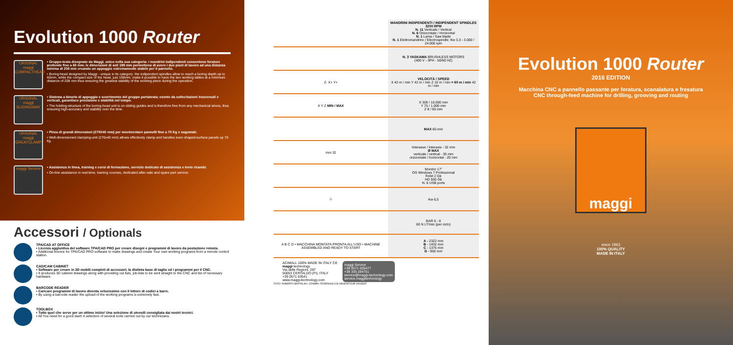Evolution 1000 Router
ORIGINAL maggi COMPACTHEAD
• Gruppo-testa disegnato da Maggi, unico nella sua categoria: i mandrini indipendenti consentono forature profonde fino a 60 mm; le dimensioni di soli 198 mm permettono di avere i due piani di lavoro ad una distanza minima di 208 mm creando un appoggio estremamente stabile per il pannello.
• Boring-head designed by Maggi - unique in its category: the indipendent spindles allow to reach a boring depth up to 60mm, while the compact size of the head, just 198mm, make it possible to have the two working tables at a minimum distance of 208 mm thus ensuring the greatest stability of the working piece during the operation.
ORIGINAL maggi SLIDINGWAY
• Sistema a binario di appoggio e scorrimento del gruppo portatesta; esente da sollecitazioni trasversali e verticali, garantisce precisione e stabilità nel tempo.
• The holding-structure of the boring-head unit is on sliding guides and is therefore free from any mechanical stress, thus ensuring high-accuracy and stability over the time.
ORIGINAL maggi GREATCLAMP
• Pinza di grandi dimensioni (270X40 mm) per movimentare pannelli fino a 70 Kg e sagomati.
• Well-dimensioned clamping-unit (270x40 mm) allows effectively clamp and handles even shaped-surface panels up 70 kg.
maggi Service
• Assistenza in linea, training e corsi di formazione, servizio dedicato di assistenza e invio ricambi.
• On-line assistance in real-time, training courses, dedicated after-sale and spare-part service.
Accessori / Optionals
TPA/CAD AT OFFICE
• Licenza aggiuntiva del software TPA/CAD PRO per creare disegni e programmi di lavoro da postazione remota.
• Additional licence for TPA/CAD PRO software to make drawings and create Your own working programs from a remote control station.
CAD/CAM CABINET
• Software per creare in 3D mobili completi di accessori, la distinta base di taglio ed i programmi per il CNC.
• It produces 3D cabinet drawings along with providing cut lists, job-lists to be sent straight to the CNC and list of necessary hardware.
BARCODE READER
• Caricare programmi di lavoro diventa velocissimo con il lettore di codici a barre.
• By using a barcode reader the upload of the working programs is extremely fast.
TOOLBOX
• Tutto quel che serve per un ottimo inizio! Una selezione di utensili consigliata dai nostri tecnici.
• All You need for a good start! A selection of several tools carried out by our technicians.
| | MANDRINI INDIPENDENTI / INDIPENDENT SPINDLES 3200 RPM N. 11 Verticale / Vertical N. 6 Orizzontale / Horizontal N. 1 Lama / Saw blade N. 1 Elettromandrino / Electrospindle: Kw 3,3 - 3.000 / 24.000 rpm |
| | N. 3 YASKAWA BRUSHLESS MOTORS (400 V - 3PH - 50/60 HZ) |
| Z- X+ Y+ | VELOCITÀ / SPEED X 42 m / min Y 42 m / min Z 10 m / min = 60 m / min 42 m / min |
| X Y Z MIN / MAX | X 300 / 10.000 mm Y 75 / 1.000 mm Z 8 / 60 mm |
| | MAX 60 mm |
| mm 32 | Interasse / Interaxis - 32 mm Ø MAX verticale / vertical - 35 mm orizzontale / horizontal - 20 mm |
| | Monitor 17” OS Windows 7 Professional RAM 2 Gb HD 500 Gb N. 6 USB ports |
| ⚠ | Kw 6,5 |
| | BAR 6 - 8 60 N LT/min (per ciclo) |
| A B C D • MACCHINA MONTATA PRONTA ALL'USO • MACHINE ASSEMBLED AND READY TO START | A - 2322 mm B - 1432 mm C - 1375 mm D - 950 mm |
ACIMALL 100% MADE IN ITALY CE
maggi technology
Via delle Regioni, 297
50053 CERTALDO (FI), ITALY
+39 0571 63541
www.maggi-technology.com
maggi Service
+39 0571 635477
+39 335 284751
service@maggi-technology.com
service.maggitechnology
FOTO: ROBERTO BARTALINI • STAMPA: FEDERIGHI COLORGRAFICHE 00008337
Evolution 1000 Router
2016 EDITION
Macchina CNC a pannello passante per foratura, scanalatura e fresatura
CNC through-feed machine for drilling, grooving and routing
maggi
since 1963
100% QUALITY
MADE IN ITALY